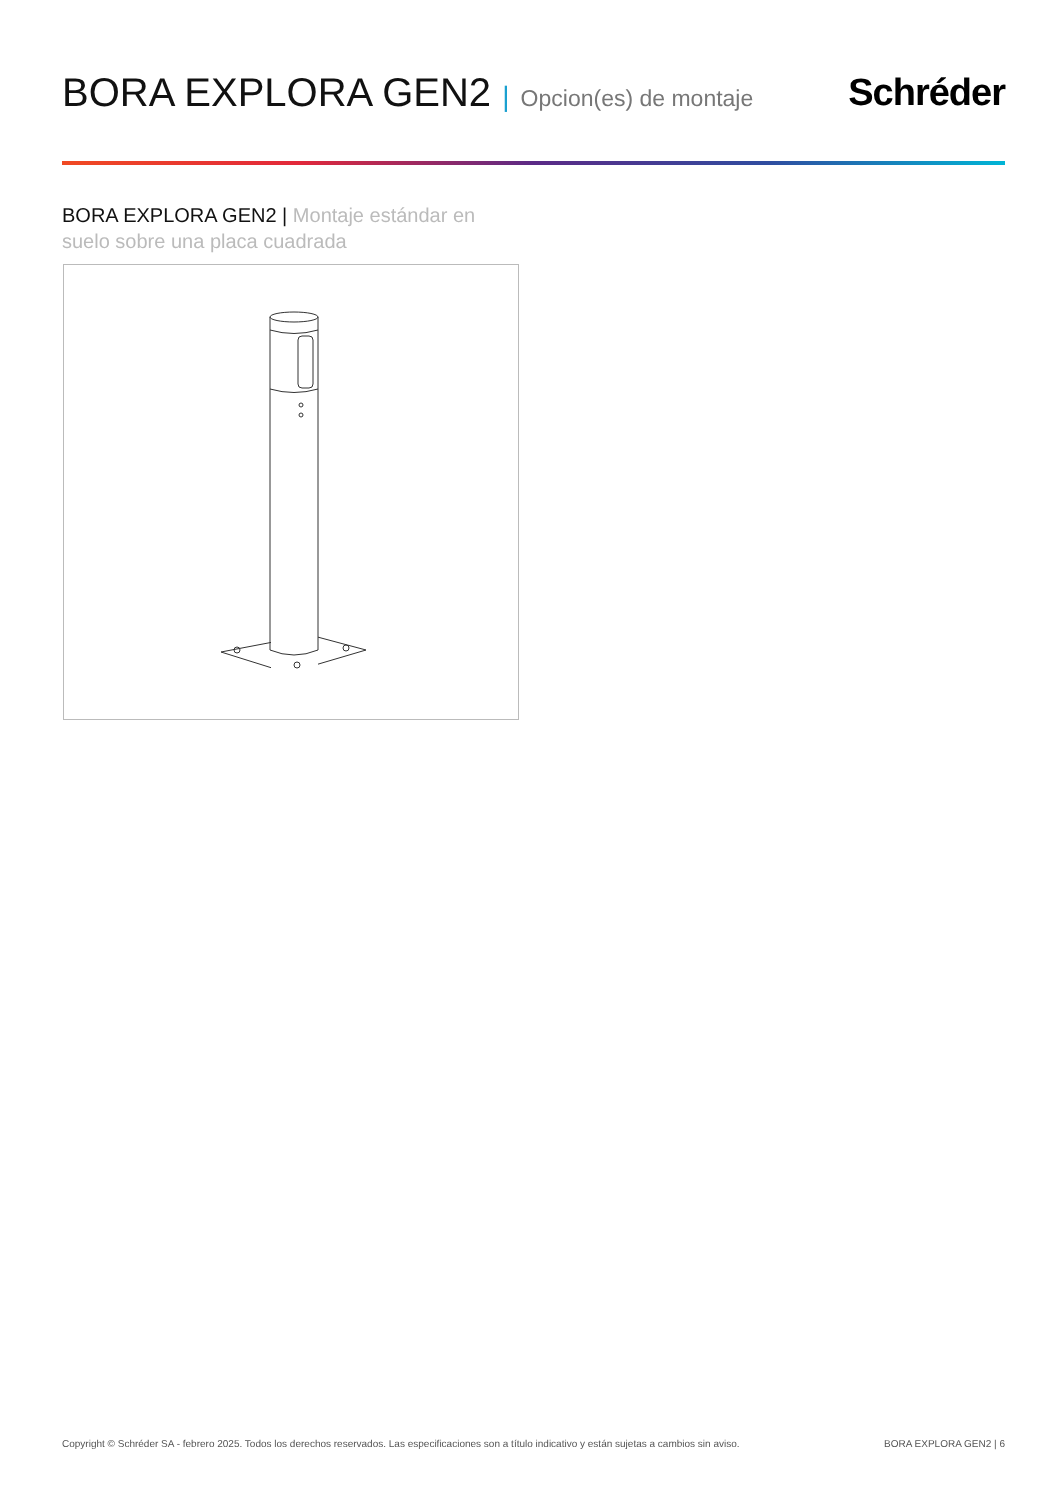BORA EXPLORA GEN2 | Opcion(es) de montaje
Schréder
BORA EXPLORA GEN2 | Montaje estándar en suelo sobre una placa cuadrada
Copyright © Schréder SA - febrero 2025. Todos los derechos reservados. Las especificaciones son a título indicativo y están sujetas a cambios sin aviso. BORA EXPLORA GEN2 | 6